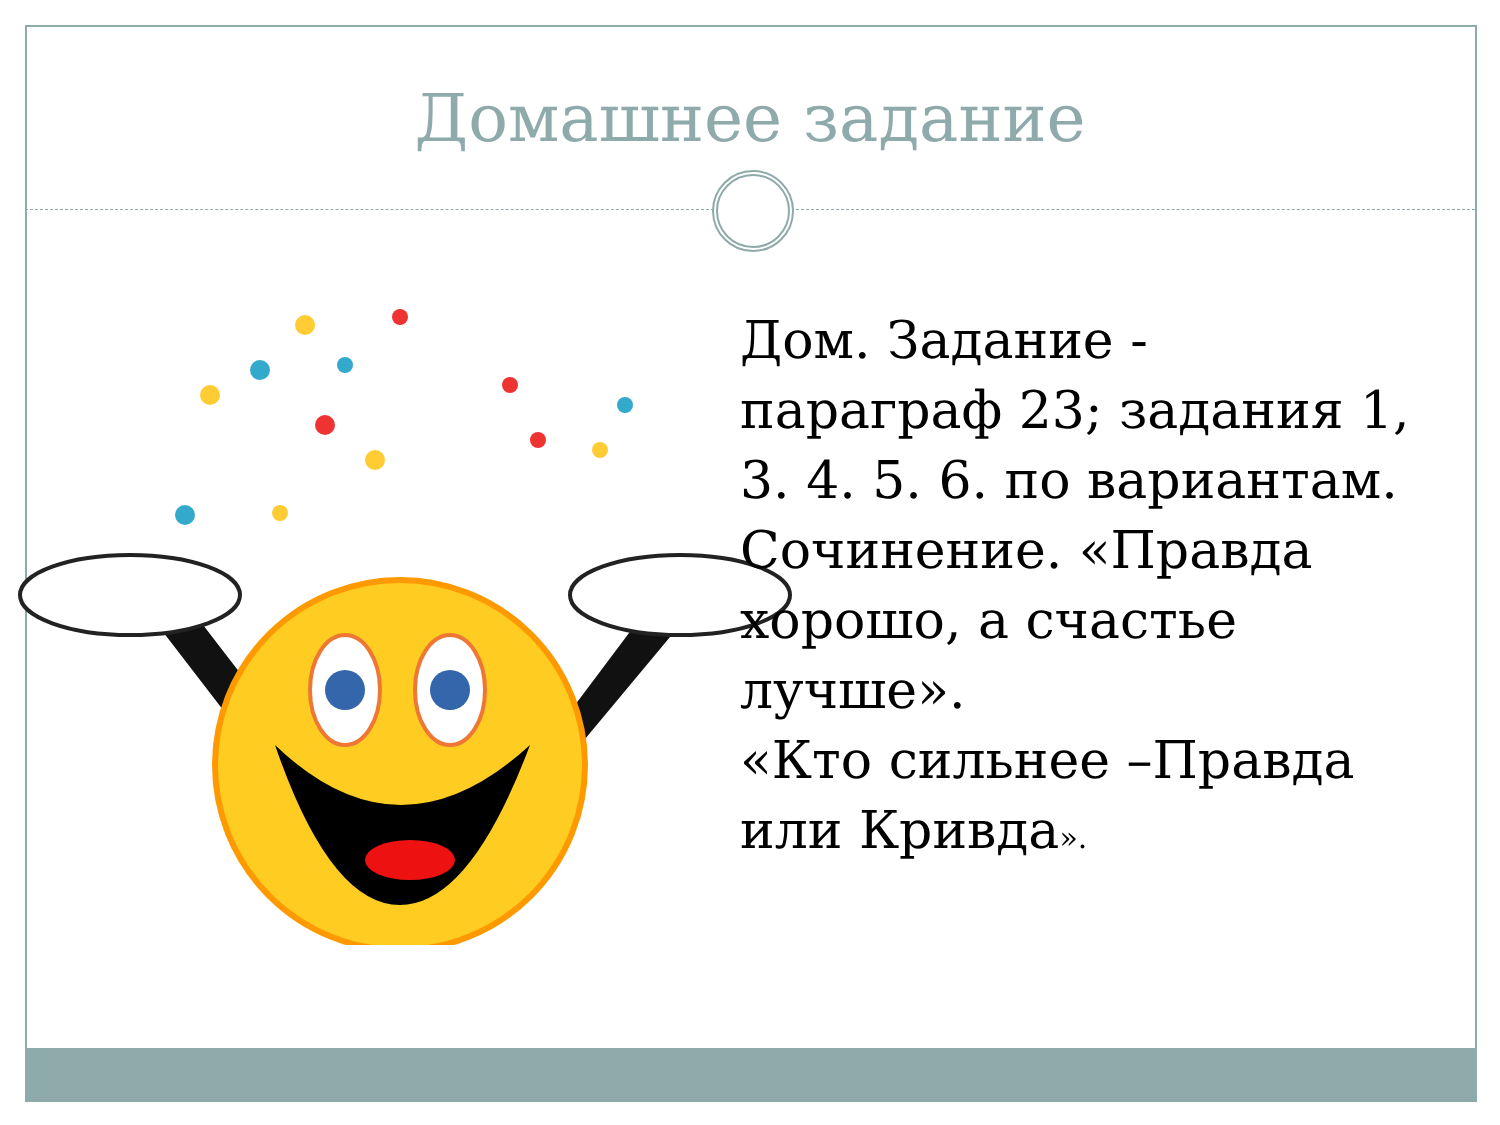Домашнее задание
Дом. Задание -
параграф 23; задания 1, 3. 4. 5. 6. по вариантам. Сочинение. «Правда хорошо, а счастье лучше».
«Кто сильнее –Правда или Кривда».